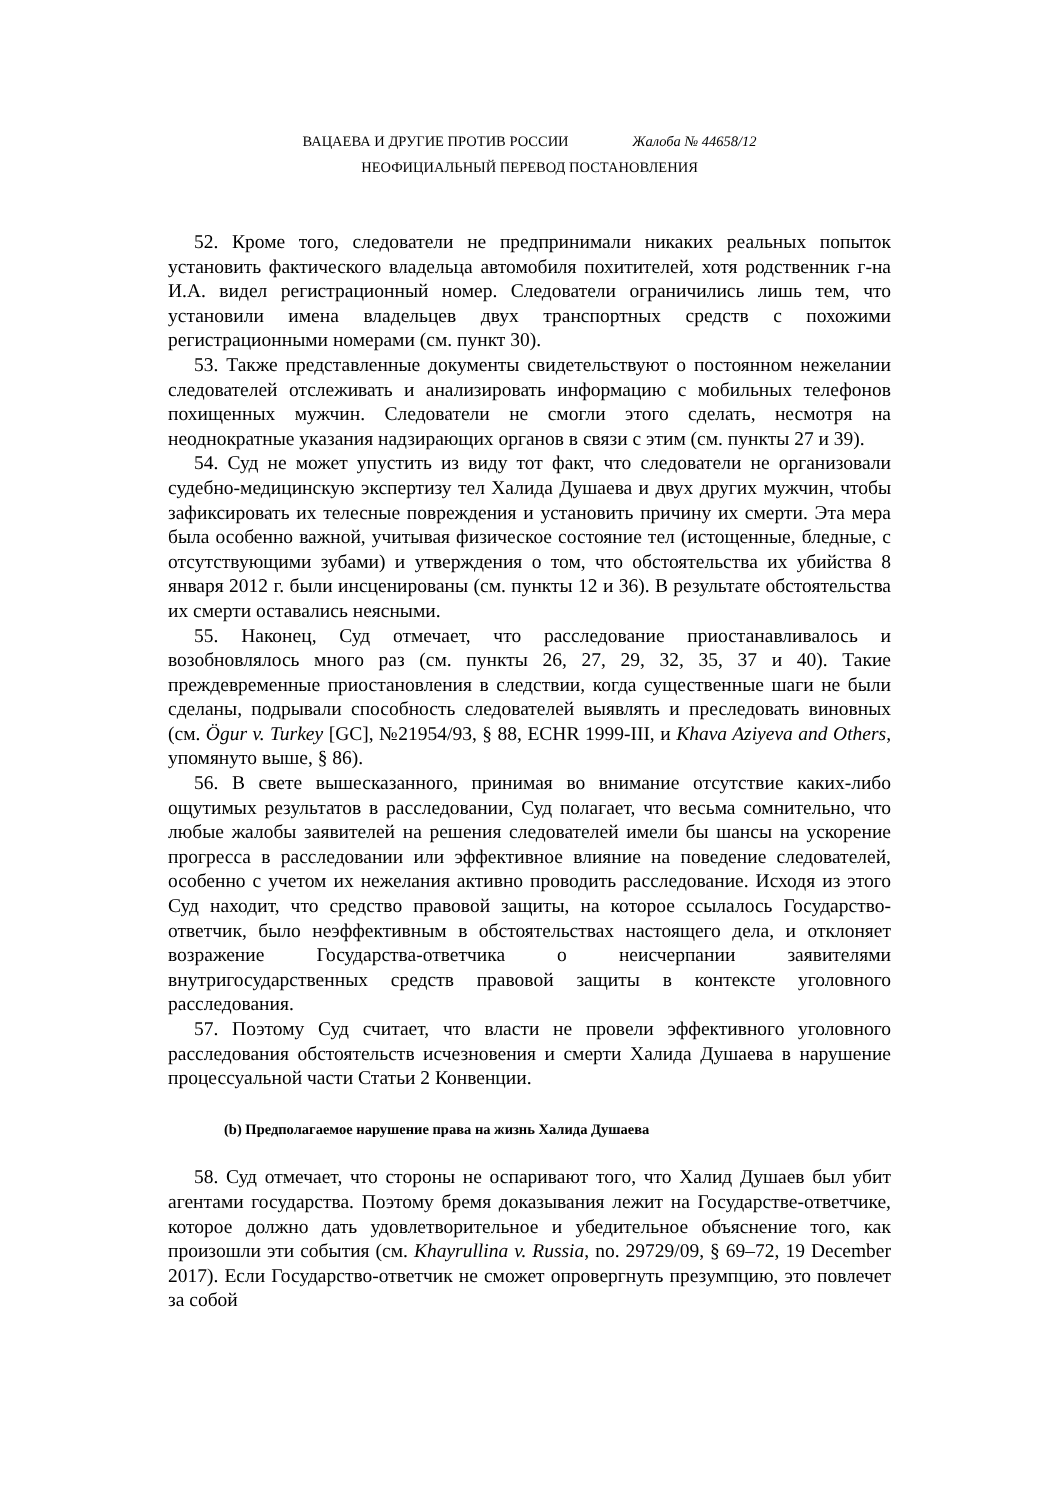ВАЦАЕВА И ДРУГИЕ ПРОТИВ РОССИИ Жалоба № 44658/12
НЕОФИЦИАЛЬНЫЙ ПЕРЕВОД ПОСТАНОВЛЕНИЯ
52. Кроме того, следователи не предпринимали никаких реальных попыток установить фактического владельца автомобиля похитителей, хотя родственник г-на И.А. видел регистрационный номер. Следователи ограничились лишь тем, что установили имена владельцев двух транспортных средств с похожими регистрационными номерами (см. пункт 30).
53. Также представленные документы свидетельствуют о постоянном нежелании следователей отслеживать и анализировать информацию с мобильных телефонов похищенных мужчин. Следователи не смогли этого сделать, несмотря на неоднократные указания надзирающих органов в связи с этим (см. пункты 27 и 39).
54. Суд не может упустить из виду тот факт, что следователи не организовали судебно-медицинскую экспертизу тел Халида Душаева и двух других мужчин, чтобы зафиксировать их телесные повреждения и установить причину их смерти. Эта мера была особенно важной, учитывая физическое состояние тел (истощенные, бледные, с отсутствующими зубами) и утверждения о том, что обстоятельства их убийства 8 января 2012 г. были инсценированы (см. пункты 12 и 36). В результате обстоятельства их смерти оставались неясными.
55. Наконец, Суд отмечает, что расследование приостанавливалось и возобновлялось много раз (см. пункты 26, 27, 29, 32, 35, 37 и 40). Такие преждевременные приостановления в следствии, когда существенные шаги не были сделаны, подрывали способность следователей выявлять и преследовать виновных (см. Ögur v. Turkey [GC], №21954/93, § 88, ECHR 1999-III, и Khava Aziyeva and Others, упомянуто выше, § 86).
56. В свете вышесказанного, принимая во внимание отсутствие каких-либо ощутимых результатов в расследовании, Суд полагает, что весьма сомнительно, что любые жалобы заявителей на решения следователей имели бы шансы на ускорение прогресса в расследовании или эффективное влияние на поведение следователей, особенно с учетом их нежелания активно проводить расследование. Исходя из этого Суд находит, что средство правовой защиты, на которое ссылалось Государство-ответчик, было неэффективным в обстоятельствах настоящего дела, и отклоняет возражение Государства-ответчика о неисчерпании заявителями внутригосударственных средств правовой защиты в контексте уголовного расследования.
57. Поэтому Суд считает, что власти не провели эффективного уголовного расследования обстоятельств исчезновения и смерти Халида Душаева в нарушение процессуальной части Статьи 2 Конвенции.
(b) Предполагаемое нарушение права на жизнь Халида Душаева
58. Суд отмечает, что стороны не оспаривают того, что Халид Душаев был убит агентами государства. Поэтому бремя доказывания лежит на Государстве-ответчике, которое должно дать удовлетворительное и убедительное объяснение того, как произошли эти события (см. Khayrullina v. Russia, no. 29729/09, § 69–72, 19 December 2017). Если Государство-ответчик не сможет опровергнуть презумпцию, это повлечет за собой